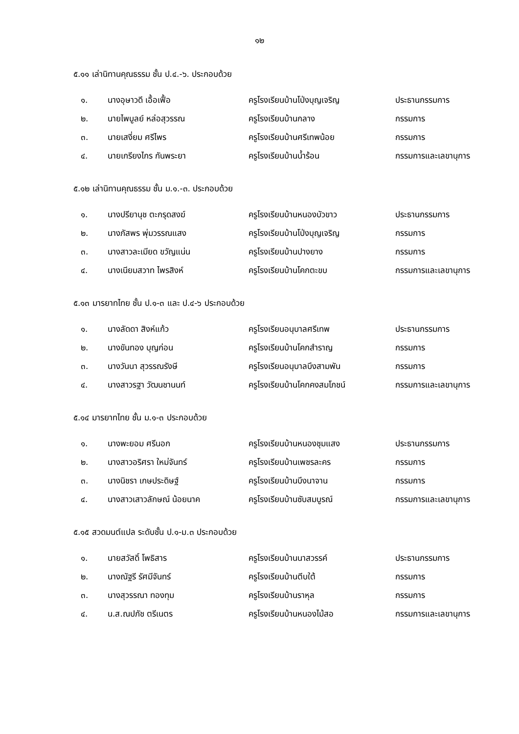๑๒
๕.๑๑ เล่านิทานคุณธรรม ชั้น ป.๔.-๖. ประกอบด้วย
| ๑. | นางอุษาวดี เอื้อเฟื้อ | ครูโรงเรียนบ้านโป่งบุญเจริญ | ประธานกรรมการ |
| ๒. | นายไพบูลย์ หล่อสุวรรณ | ครูโรงเรียนบ้านกลาง | กรรมการ |
| ๓. | นายเสงี่ยม ศรีไพร | ครูโรงเรียนบ้านศรีเทพน้อย | กรรมการ |
| ๔. | นายเกรียงไกร กันพระยา | ครูโรงเรียนบ้านน้ำร้อน | กรรมการและเลขานุการ |
๕.๑๒ เล่านิทานคุณธรรม ชั้น ม.๑.-๓. ประกอบด้วย
| ๑. | นางปรียานุช ตะกรุดสงฆ์ | ครูโรงเรียนบ้านหนองบัวขาว | ประธานกรรมการ |
| ๒. | นางภัสพร พุ่มวรรณแสง | ครูโรงเรียนบ้านโป่งบุญเจริญ | กรรมการ |
| ๓. | นางสาวละเมียด ขวัญแน่น | ครูโรงเรียนบ้านปางยาง | กรรมการ |
| ๔. | นางเนียมสวาท ไพรสิงห์ | ครูโรงเรียนบ้านโคกตะขบ | กรรมการและเลขานุการ |
๕.๑๓ มารยาทไทย ชั้น ป.๑-๓ และ ป.๔-๖ ประกอบด้วย
| ๑. | นางลัดดา สิงห์แก้ว | ครูโรงเรียนอนุบาลศรีเทพ | ประธานกรรมการ |
| ๒. | นางขันทอง บุญก่อน | ครูโรงเรียนบ้านโคกสำราญ | กรรมการ |
| ๓. | นางวันนา สุวรรณรังษี | ครูโรงเรียนอนุบาลบึงสามพัน | กรรมการ |
| ๔. | นางสาวรฐา วัฒนชานนท์ | ครูโรงเรียนบ้านโคกคงสมโภชน์ | กรรมการและเลขานุการ |
๕.๑๔ มารยาทไทย ชั้น ม.๑-๓ ประกอบด้วย
| ๑. | นางพะยอม ศรีนอก | ครูโรงเรียนบ้านหนองชุมแสง | ประธานกรรมการ |
| ๒. | นางสาวอริศรา ใหม่จันทร์ | ครูโรงเรียนบ้านเพชรละคร | กรรมการ |
| ๓. | นางนิชรา เกษประดิษฐ์ | ครูโรงเรียนบ้านบึงนาจาน | กรรมการ |
| ๔. | นางสาวเสาวลักษณ์ น้อยนาค | ครูโรงเรียนบ้านซับสมบูรณ์ | กรรมการและเลขานุการ |
๕.๑๕ สวดมนต์แปล ระดับชั้น ป.๑-ม.๓ ประกอบด้วย
| ๑. | นายสวัสดิ์ โพธิสาร | ครูโรงเรียนบ้านนาสวรรค์ | ประธานกรรมการ |
| ๒. | นางณัฐรี รัศมีจันทร์ | ครูโรงเรียนบ้านตีบใต้ | กรรมการ |
| ๓. | นางสุวรรณา ทองทุม | ครูโรงเรียนบ้านราหุล | กรรมการ |
| ๔. | น.ส.ณปภัช ตรีเนตร | ครูโรงเรียนบ้านหนองไม้สอ | กรรมการและเลขานุการ |